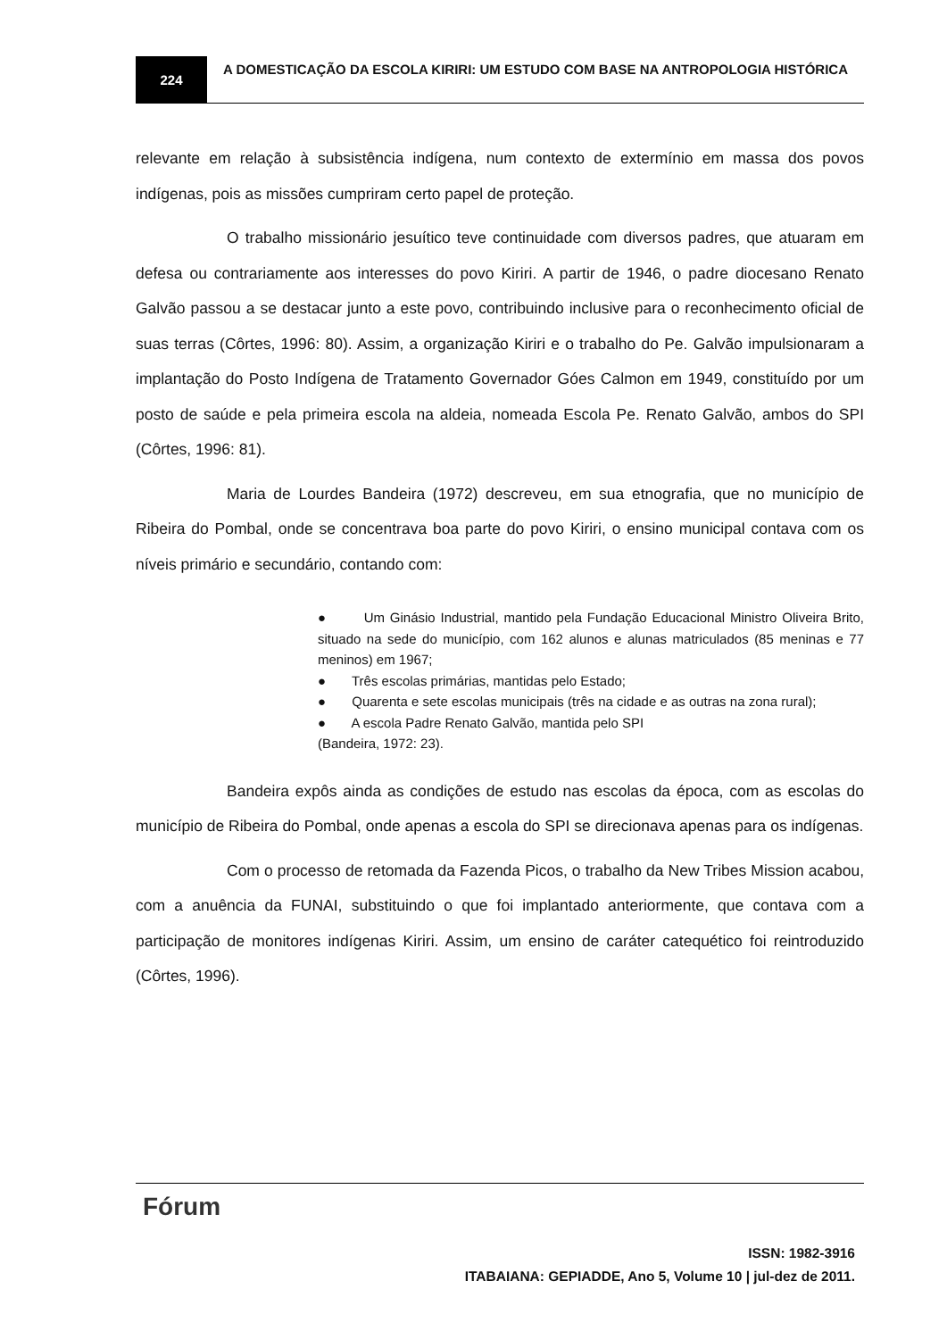224
A DOMESTICAÇÃO DA ESCOLA KIRIRI: UM ESTUDO COM BASE NA ANTROPOLOGIA HISTÓRICA
relevante em relação à subsistência indígena, num contexto de extermínio em massa dos povos indígenas, pois as missões cumpriram certo papel de proteção.
O trabalho missionário jesuítico teve continuidade com diversos padres, que atuaram em defesa ou contrariamente aos interesses do povo Kiriri. A partir de 1946, o padre diocesano Renato Galvão passou a se destacar junto a este povo, contribuindo inclusive para o reconhecimento oficial de suas terras (Côrtes, 1996: 80). Assim, a organização Kiriri e o trabalho do Pe. Galvão impulsionaram a implantação do Posto Indígena de Tratamento Governador Góes Calmon em 1949, constituído por um posto de saúde e pela primeira escola na aldeia, nomeada Escola Pe. Renato Galvão, ambos do SPI (Côrtes, 1996: 81).
Maria de Lourdes Bandeira (1972) descreveu, em sua etnografia, que no município de Ribeira do Pombal, onde se concentrava boa parte do povo Kiriri, o ensino municipal contava com os níveis primário e secundário, contando com:
● Um Ginásio Industrial, mantido pela Fundação Educacional Ministro Oliveira Brito, situado na sede do município, com 162 alunos e alunas matriculados (85 meninas e 77 meninos) em 1967;
● Três escolas primárias, mantidas pelo Estado;
● Quarenta e sete escolas municipais (três na cidade e as outras na zona rural);
● A escola Padre Renato Galvão, mantida pelo SPI
(Bandeira, 1972: 23).
Bandeira expôs ainda as condições de estudo nas escolas da época, com as escolas do município de Ribeira do Pombal, onde apenas a escola do SPI se direcionava apenas para os indígenas.
Com o processo de retomada da Fazenda Picos, o trabalho da New Tribes Mission acabou, com a anuência da FUNAI, substituindo o que foi implantado anteriormente, que contava com a participação de monitores indígenas Kiriri. Assim, um ensino de caráter catequético foi reintroduzido (Côrtes, 1996).
Fórum
ISSN: 1982-3916
ITABAIANA: GEPIADDE, Ano 5, Volume 10 | jul-dez de 2011.